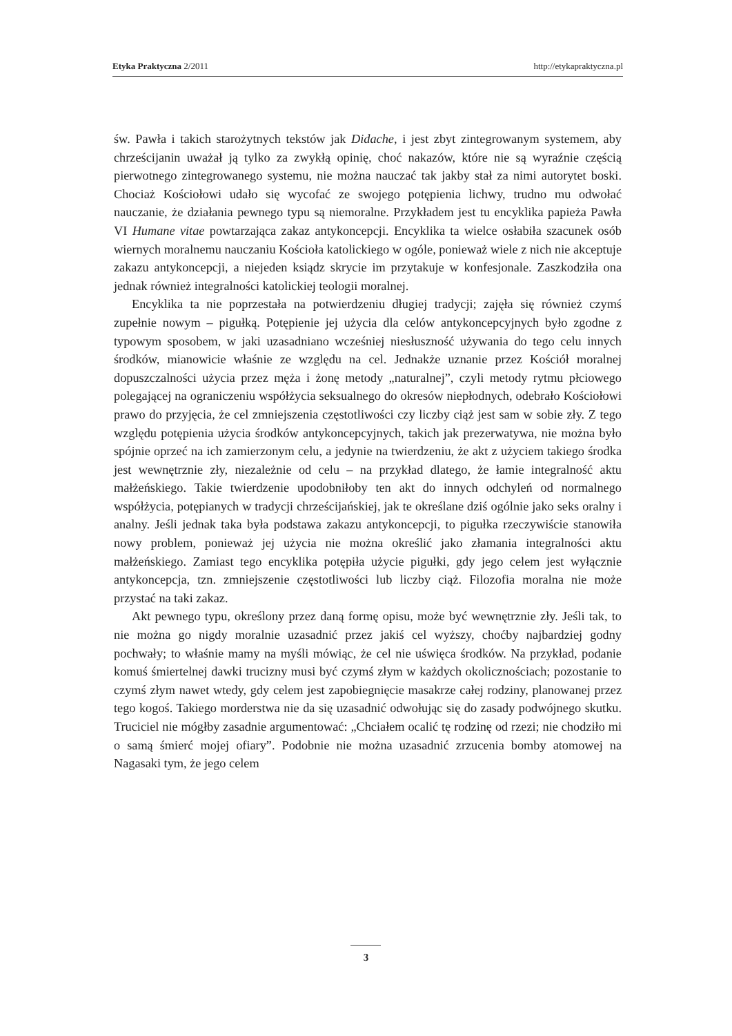Etyka Praktyczna 2/2011 http://etykapraktyczna.pl
św. Pawła i takich starożytnych tekstów jak Didache, i jest zbyt zintegrowanym systemem, aby chrześcijanin uważał ją tylko za zwykłą opinię, choć nakazów, które nie są wyraźnie częścią pierwotnego zintegrowanego systemu, nie można nauczać tak jakby stał za nimi autorytet boski. Chociaż Kościołowi udało się wycofać ze swojego potępienia lichwy, trudno mu odwołać nauczanie, że działania pewnego typu są niemoralne. Przykładem jest tu encyklika papieża Pawła VI Humane vitae powtarzająca zakaz antykoncepcji. Encyklika ta wielce osłabiła szacunek osób wiernych moralnemu nauczaniu Kościoła katolickiego w ogóle, ponieważ wiele z nich nie akceptuje zakazu antykoncepcji, a niejeden ksiądz skrycie im przytakuje w konfesjonale. Zaszkodziła ona jednak również integralności katolickiej teologii moralnej.
Encyklika ta nie poprzestała na potwierdzeniu długiej tradycji; zajęła się również czymś zupełnie nowym – pigułką. Potępienie jej użycia dla celów antykoncepcyjnych było zgodne z typowym sposobem, w jaki uzasadniano wcześniej niesłuszność używania do tego celu innych środków, mianowicie właśnie ze względu na cel. Jednakże uznanie przez Kościół moralnej dopuszczalności użycia przez męża i żonę metody „naturalnej”, czyli metody rytmu płciowego polegającej na ograniczeniu współżycia seksualnego do okresów niepłodnych, odebrało Kościołowi prawo do przyjęcia, że cel zmniejszenia częstotliwości czy liczby ciąż jest sam w sobie zły. Z tego względu potępienia użycia środków antykoncepcyjnych, takich jak prezerwatywa, nie można było spójnie oprzeć na ich zamierzonym celu, a jedynie na twierdzeniu, że akt z użyciem takiego środka jest wewnętrznie zły, niezależnie od celu – na przykład dlatego, że łamie integralność aktu małżeńskiego. Takie twierdzenie upodobniłoby ten akt do innych odchyleń od normalnego współżycia, potępianych w tradycji chrześcijańskiej, jak te określane dziś ogólnie jako seks oralny i analny. Jeśli jednak taka była podstawa zakazu antykoncepcji, to pigułka rzeczywiście stanowiła nowy problem, ponieważ jej użycia nie można określić jako złamania integralności aktu małżeńskiego. Zamiast tego encyklika potępiła użycie pigułki, gdy jego celem jest wyłącznie antykoncepcja, tzn. zmniejszenie częstotliwości lub liczby ciąż. Filozofia moralna nie może przystać na taki zakaz.
Akt pewnego typu, określony przez daną formę opisu, może być wewnętrznie zły. Jeśli tak, to nie można go nigdy moralnie uzasadnić przez jakiś cel wyższy, choćby najbardziej godny pochwały; to właśnie mamy na myśli mówiąc, że cel nie uświęca środków. Na przykład, podanie komuś śmiertelnej dawki trucizny musi być czymś złym w każdych okolicznościach; pozostanie to czymś złym nawet wtedy, gdy celem jest zapobiegnięcie masakrze całej rodziny, planowanej przez tego kogoś. Takiego morderstwa nie da się uzasadnić odwołując się do zasady podwójnego skutku. Truciciel nie mógłby zasadnie argumentować: „Chciałem ocalić tę rodzinę od rzezi; nie chodziło mi o samą śmierć mojej ofiary”. Podobnie nie można uzasadnić zrzucenia bomby atomowej na Nagasaki tym, że jego celem
3